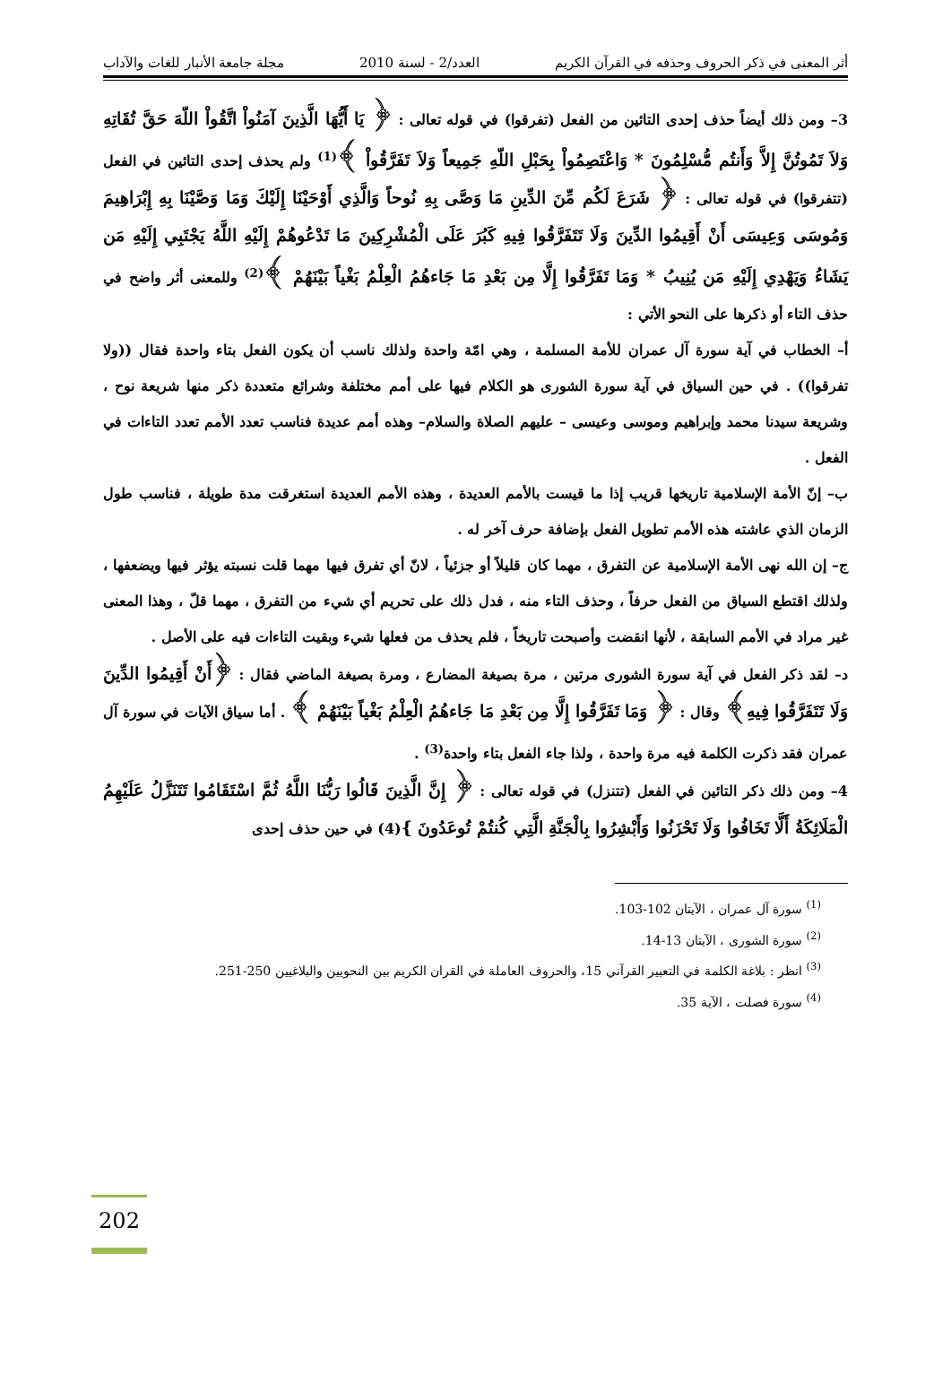أثر المعنى في ذكر الحروف وحذفه في القرآن الكريم
العدد/2 - لسنة 2010 مجلة جامعة الأنبار للغات والآداب
3– ومن ذلك أيضاً حذف إحدى التائين من الفعل (تفرقوا) في قوله تعالى : ﴿ يَا أَيُّهَا الَّذِينَ آمَنُواْ اتَّقُواْ اللّهَ حَقَّ تُقَاتِهِ وَلاَ تَمُوتُنَّ إِلاَّ وَأَنتُم مُّسْلِمُونَ * وَاعْتَصِمُواْ بِحَبْلِ اللّهِ جَمِيعاً وَلاَ تَفَرَّقُواْ ﴾<sup>(1)</sup> ولم يحذف إحدى التائين في الفعل (تتفرقوا) في قوله تعالى : ﴿ شَرَعَ لَكُم مِّنَ الدِّينِ مَا وَصَّى بِهِ نُوحاً وَالَّذِي أَوْحَيْنَا إِلَيْكَ وَمَا وَصَّيْنَا بِهِ إِبْرَاهِيمَ وَمُوسَى وَعِيسَى أَنْ أَقِيمُوا الدِّينَ وَلَا تَتَفَرَّقُوا فِيهِ كَبُرَ عَلَى الْمُشْرِكِينَ مَا تَدْعُوهُمْ إِلَيْهِ اللَّهُ يَجْتَبِي إِلَيْهِ مَن يَشَاءُ وَيَهْدِي إِلَيْهِ مَن يُنِيبُ * وَمَا تَفَرَّقُوا إِلَّا مِن بَعْدِ مَا جَاءهُمُ الْعِلْمُ بَغْياً بَيْنَهُمْ ﴾<sup>(2)</sup> وللمعنى أثر واضح في حذف التاء أو ذكرها على النحو الأتي :
أ– الخطاب في آية سورة آل عمران للأمة المسلمة ، وهي امّة واحدة ولذلك ناسب أن يكون الفعل بتاء واحدة فقال ((ولا تفرقوا)) . في حين السياق في آية سورة الشورى هو الكلام فيها على أمم مختلفة وشرائع متعددة ذكر منها شريعة نوح ، وشريعة سيدنا محمد وإبراهيم وموسى وعيسى – عليهم الصلاة والسلام– وهذه أمم عديدة فناسب تعدد الأمم تعدد التاءات في الفعل .
ب– إنّ الأمة الإسلامية تاريخها قريب إذا ما قيست بالأمم العديدة ، وهذه الأمم العديدة استغرقت مدة طويلة ، فناسب طول الزمان الذي عاشته هذه الأمم تطويل الفعل بإضافة حرف آخر له .
ج– إن الله نهى الأمة الإسلامية عن التفرق ، مهما كان قليلاً أو جزئياً ، لانّ أي تفرق فيها مهما قلت نسبته يؤثر فيها ويضعفها ، ولذلك اقتطع السياق من الفعل حرفاً ، وحذف التاء منه ، فدل ذلك على تحريم أي شيء من التفرق ، مهما قلّ ، وهذا المعنى غير مراد في الأمم السابقة ، لأنها انقضت وأصبحت تاريخاً ، فلم يحذف من فعلها شيء وبقيت التاءات فيه على الأصل .
د– لقد ذكر الفعل في آية سورة الشورى مرتين ، مرة بصيغة المضارع ، ومرة بصيغة الماضي فقال : ﴿أَنْ أَقِيمُوا الدِّينَ وَلَا تَتَفَرَّقُوا فِيهِ﴾ وقال : ﴿ وَمَا تَفَرَّقُوا إِلَّا مِن بَعْدِ مَا جَاءهُمُ الْعِلْمُ بَغْياً بَيْنَهُمْ ﴾ . أما سياق الآيات في سورة آل عمران فقد ذكرت الكلمة فيه مرة واحدة ، ولذا جاء الفعل بتاء واحدة<sup>(3)</sup> .
4– ومن ذلك ذكر التائين في الفعل (تتنزل) في قوله تعالى : ﴿ إِنَّ الَّذِينَ قَالُوا رَبُّنَا اللَّهُ ثُمَّ اسْتَقَامُوا تَتَنَزَّلُ عَلَيْهِمُ الْمَلَائِكَةُ أَلَّا تَخَافُوا وَلَا تَحْزَنُوا وَأَبْشِرُوا بِالْجَنَّةِ الَّتِي كُنتُمْ تُوعَدُونَ }(4) في حين حذف إحدى
<sup>(1)</sup> سورة آل عمران ، الآيتان 102-103.
<sup>(2)</sup> سورة الشورى ، الآيتان 13-14.
<sup>(3)</sup> انظر : بلاغة الكلمة في التعبير القرآني 15، والحروف العاملة في القران الكريم بين النحويين والبلاغيين 250-251.
<sup>(4)</sup> سورة فصلت ، الآية 35.
202